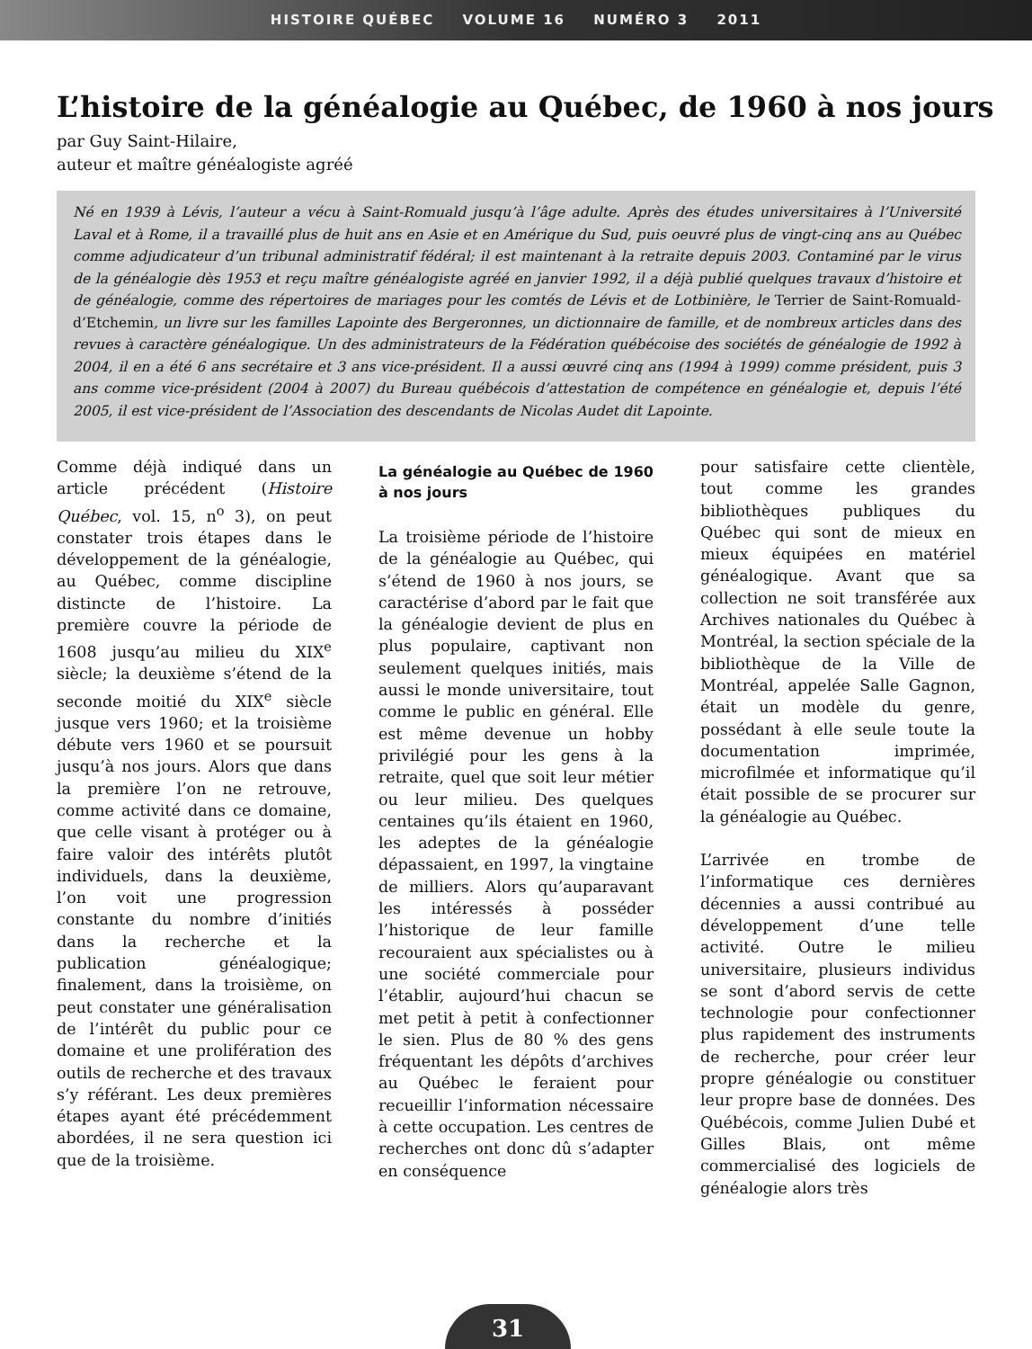HISTOIRE QUÉBEC VOLUME 16 NUMÉRO 3 2011
L’histoire de la généalogie au Québec, de 1960 à nos jours
par Guy Saint-Hilaire,
auteur et maître généalogiste agréé
Né en 1939 à Lévis, l’auteur a vécu à Saint-Romuald jusqu’à l’âge adulte. Après des études universitaires à l’Université Laval et à Rome, il a travaillé plus de huit ans en Asie et en Amérique du Sud, puis oeuvré plus de vingt-cinq ans au Québec comme adjudicateur d’un tribunal administratif fédéral; il est maintenant à la retraite depuis 2003. Contaminé par le virus de la généalogie dès 1953 et reçu maître généalogiste agréé en janvier 1992, il a déjà publié quelques travaux d’histoire et de généalogie, comme des répertoires de mariages pour les comtés de Lévis et de Lotbinière, le Terrier de Saint-Romuald-d’Etchemin, un livre sur les familles Lapointe des Bergeronnes, un dictionnaire de famille, et de nombreux articles dans des revues à caractère généalogique. Un des administrateurs de la Fédération québécoise des sociétés de généalogie de 1992 à 2004, il en a été 6 ans secrétaire et 3 ans vice-président. Il a aussi œuvré cinq ans (1994 à 1999) comme président, puis 3 ans comme vice-président (2004 à 2007) du Bureau québécois d’attestation de compétence en généalogie et, depuis l’été 2005, il est vice-président de l’Association des descendants de Nicolas Audet dit Lapointe.
Comme déjà indiqué dans un article précédent (Histoire Québec, vol. 15, n<sup>o</sup> 3), on peut constater trois étapes dans le développement de la généalogie, au Québec, comme discipline distincte de l’histoire. La première couvre la période de 1608 jusqu’au milieu du XIX<sup>e</sup> siècle; la deuxième s’étend de la seconde moitié du XIX<sup>e</sup> siècle jusque vers 1960; et la troisième débute vers 1960 et se poursuit jusqu’à nos jours. Alors que dans la première l’on ne retrouve, comme activité dans ce domaine, que celle visant à protéger ou à faire valoir des intérêts plutôt individuels, dans la deuxième, l’on voit une progression constante du nombre d’initiés dans la recherche et la publication généalogique; finalement, dans la troisième, on peut constater une généralisation de l’intérêt du public pour ce domaine et une prolifération des outils de recherche et des travaux s’y référant. Les deux premières étapes ayant été précédemment abordées, il ne sera question ici que de la troisième.
La généalogie au Québec de 1960 à nos jours
La troisième période de l’histoire de la généalogie au Québec, qui s’étend de 1960 à nos jours, se caractérise d’abord par le fait que la généalogie devient de plus en plus populaire, captivant non seulement quelques initiés, mais aussi le monde universitaire, tout comme le public en général. Elle est même devenue un hobby privilégié pour les gens à la retraite, quel que soit leur métier ou leur milieu. Des quelques centaines qu’ils étaient en 1960, les adeptes de la généalogie dépassaient, en 1997, la vingtaine de milliers. Alors qu’auparavant les intéressés à posséder l’historique de leur famille recouraient aux spécialistes ou à une société commerciale pour l’établir, aujourd’hui chacun se met petit à petit à confectionner le sien. Plus de 80 % des gens fréquentant les dépôts d’archives au Québec le feraient pour recueillir l’information nécessaire à cette occupation. Les centres de recherches ont donc dû s’adapter en conséquence
pour satisfaire cette clientèle, tout comme les grandes bibliothèques publiques du Québec qui sont de mieux en mieux équipées en matériel généalogique. Avant que sa collection ne soit transférée aux Archives nationales du Québec à Montréal, la section spéciale de la bibliothèque de la Ville de Montréal, appelée Salle Gagnon, était un modèle du genre, possédant à elle seule toute la documentation imprimée, microfilmée et informatique qu’il était possible de se procurer sur la généalogie au Québec.
L’arrivée en trombe de l’informatique ces dernières décennies a aussi contribué au développement d’une telle activité. Outre le milieu universitaire, plusieurs individus se sont d’abord servis de cette technologie pour confectionner plus rapidement des instruments de recherche, pour créer leur propre généalogie ou constituer leur propre base de données. Des Québécois, comme Julien Dubé et Gilles Blais, ont même commercialisé des logiciels de généalogie alors très
31